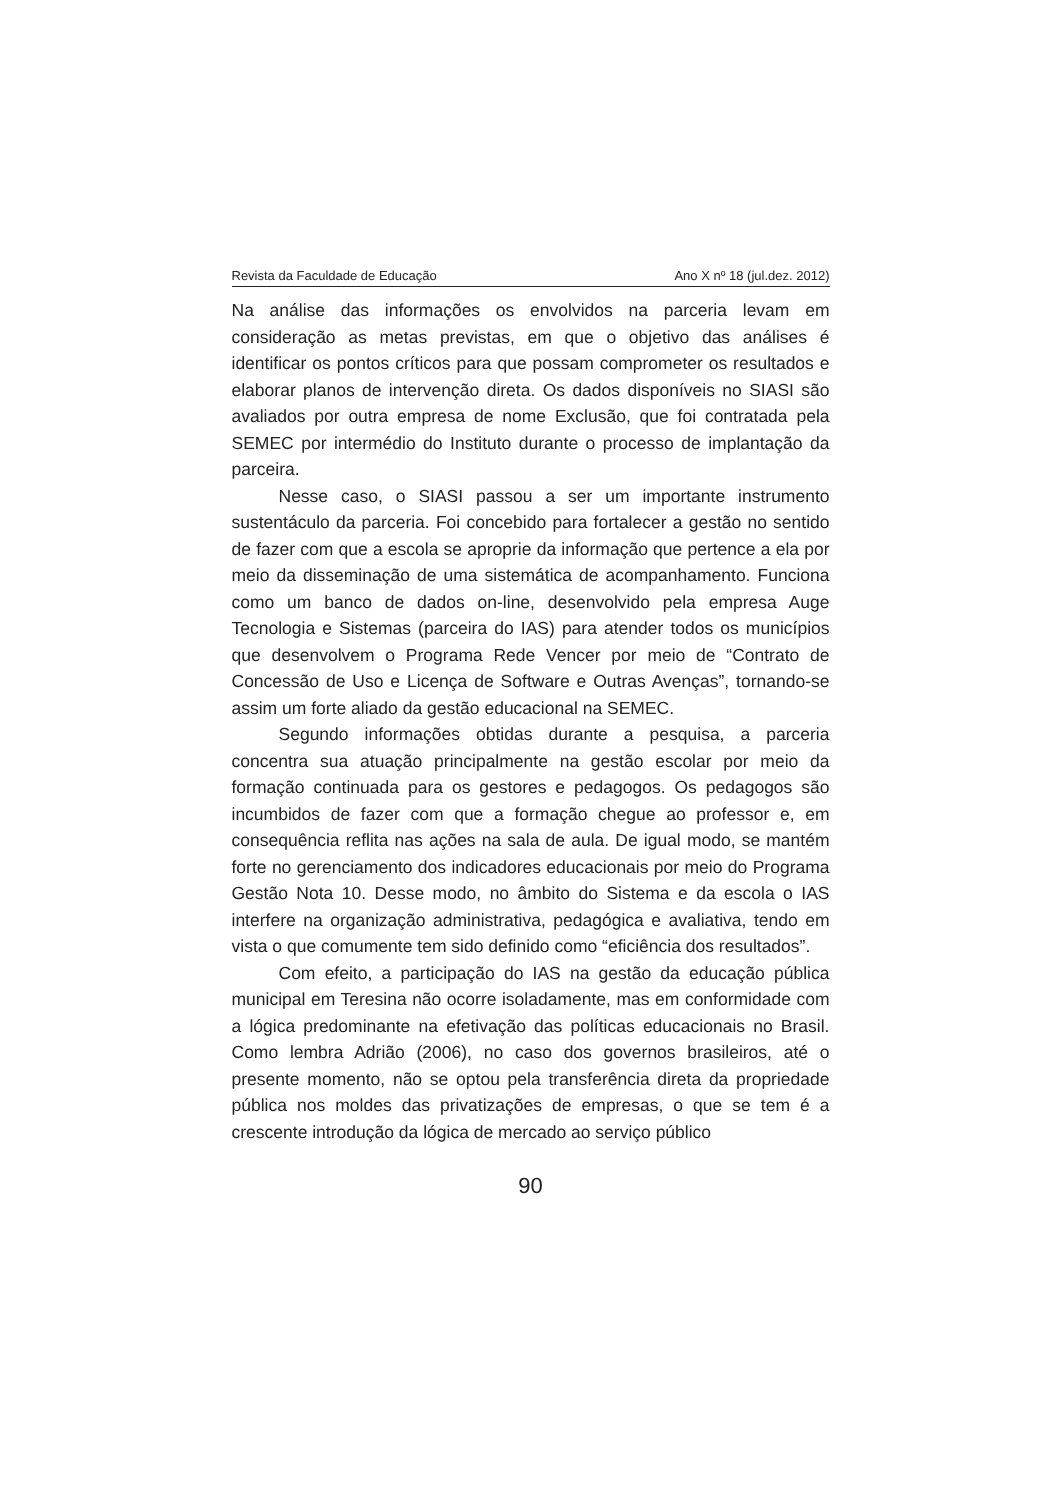Revista da Faculdade de Educação Ano X nº 18 (jul.dez. 2012)
Na análise das informações os envolvidos na parceria levam em consideração as metas previstas, em que o objetivo das análises é identificar os pontos críticos para que possam comprometer os resultados e elaborar planos de intervenção direta. Os dados disponíveis no SIASI são avaliados por outra empresa de nome Exclusão, que foi contratada pela SEMEC por intermédio do Instituto durante o processo de implantação da parceira.
Nesse caso, o SIASI passou a ser um importante instrumento sustentáculo da parceria. Foi concebido para fortalecer a gestão no sentido de fazer com que a escola se aproprie da informação que pertence a ela por meio da disseminação de uma sistemática de acompanhamento. Funciona como um banco de dados on-line, desenvolvido pela empresa Auge Tecnologia e Sistemas (parceira do IAS) para atender todos os municípios que desenvolvem o Programa Rede Vencer por meio de “Contrato de Concessão de Uso e Licença de Software e Outras Avenças”, tornando-se assim um forte aliado da gestão educacional na SEMEC.
Segundo informações obtidas durante a pesquisa, a parceria concentra sua atuação principalmente na gestão escolar por meio da formação continuada para os gestores e pedagogos. Os pedagogos são incumbidos de fazer com que a formação chegue ao professor e, em consequência reflita nas ações na sala de aula. De igual modo, se mantém forte no gerenciamento dos indicadores educacionais por meio do Programa Gestão Nota 10. Desse modo, no âmbito do Sistema e da escola o IAS interfere na organização administrativa, pedagógica e avaliativa, tendo em vista o que comumente tem sido definido como “eficiência dos resultados”.
Com efeito, a participação do IAS na gestão da educação pública municipal em Teresina não ocorre isoladamente, mas em conformidade com a lógica predominante na efetivação das políticas educacionais no Brasil. Como lembra Adrião (2006), no caso dos governos brasileiros, até o presente momento, não se optou pela transferência direta da propriedade pública nos moldes das privatizações de empresas, o que se tem é a crescente introdução da lógica de mercado ao serviço público
90